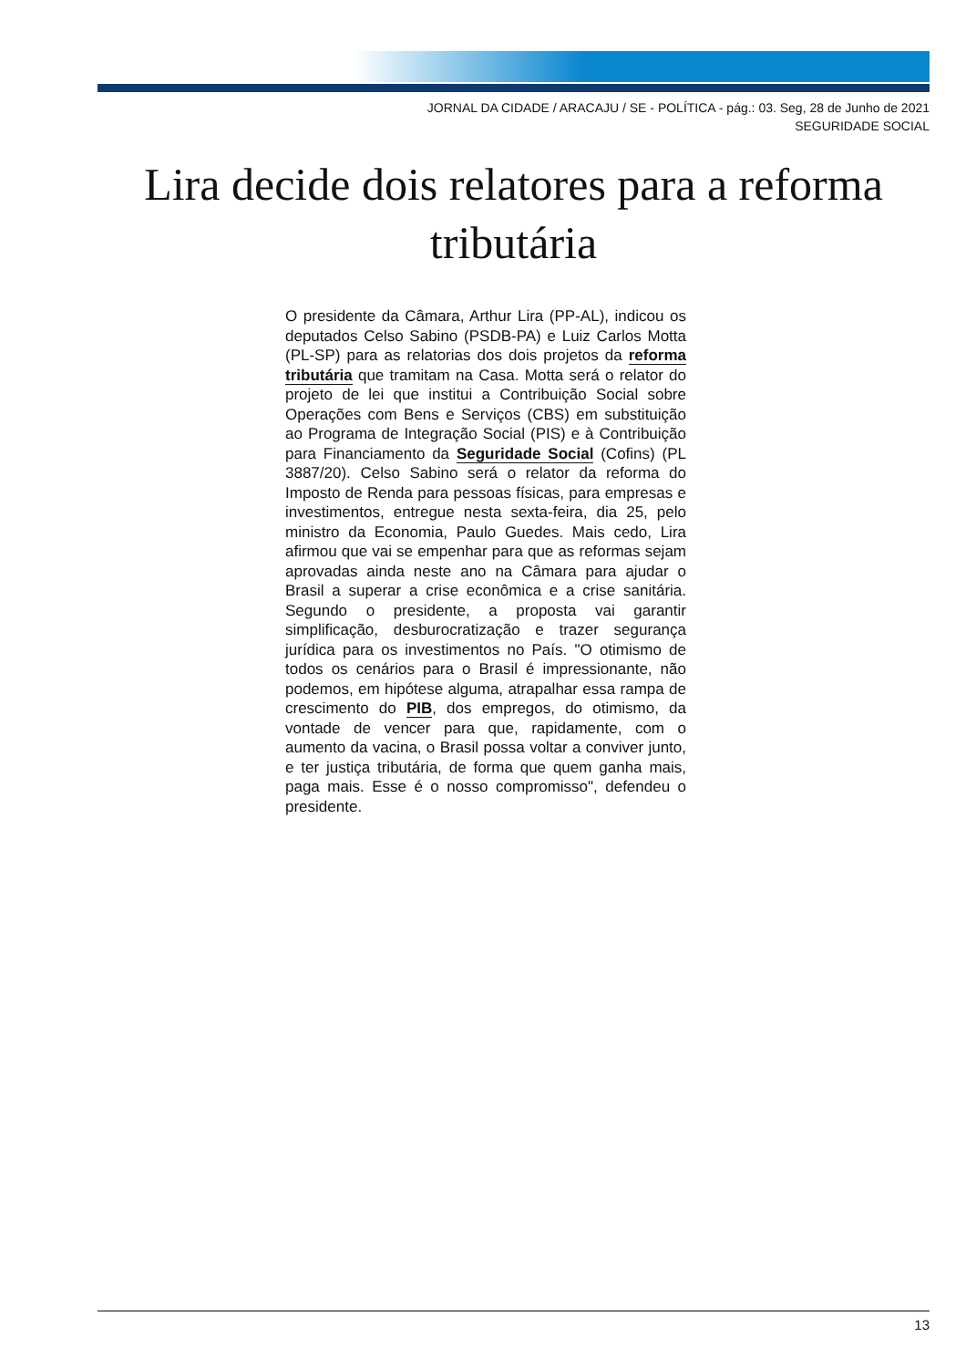JORNAL DA CIDADE / ARACAJU / SE - POLÍTICA - pág.: 03. Seg, 28 de Junho de 2021
SEGURIDADE SOCIAL
Lira decide dois relatores para a reforma tributária
O presidente da Câmara, Arthur Lira (PP-AL), indicou os deputados Celso Sabino (PSDB-PA) e Luiz Carlos Motta (PL-SP) para as relatorias dos dois projetos da reforma tributária que tramitam na Casa. Motta será o relator do projeto de lei que institui a Contribuição Social sobre Operações com Bens e Serviços (CBS) em substituição ao Programa de Integração Social (PIS) e à Contribuição para Financiamento da Seguridade Social (Cofins) (PL 3887/20). Celso Sabino será o relator da reforma do Imposto de Renda para pessoas físicas, para empresas e investimentos, entregue nesta sexta-feira, dia 25, pelo ministro da Economia, Paulo Guedes. Mais cedo, Lira afirmou que vai se empenhar para que as reformas sejam aprovadas ainda neste ano na Câmara para ajudar o Brasil a superar a crise econômica e a crise sanitária. Segundo o presidente, a proposta vai garantir simplificação, desburocratização e trazer segurança jurídica para os investimentos no País. "O otimismo de todos os cenários para o Brasil é impressionante, não podemos, em hipótese alguma, atrapalhar essa rampa de crescimento do PIB, dos empregos, do otimismo, da vontade de vencer para que, rapidamente, com o aumento da vacina, o Brasil possa voltar a conviver junto, e ter justiça tributária, de forma que quem ganha mais, paga mais. Esse é o nosso compromisso", defendeu o presidente.
13